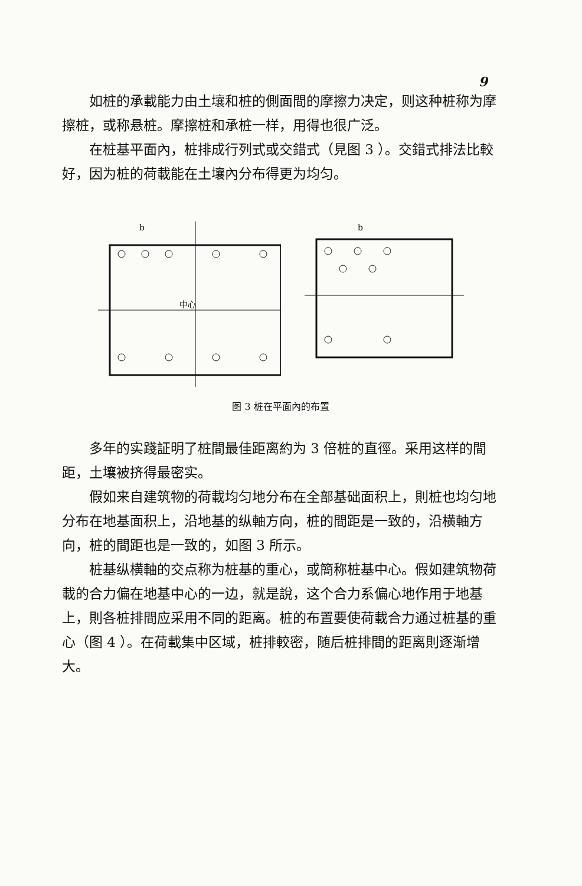9
如桩的承載能力由土壤和桩的側面間的摩擦力决定，则这种桩称为摩擦桩，或称悬桩。摩擦桩和承桩一样，用得也很广泛。
在桩基平面內，桩排成行列式或交錯式（見图 3 ）。交錯式排法比較好，因为桩的荷載能在土壤內分布得更为均匀。
b
中心
b
图 3 桩在平面內的布置
多年的实踐証明了桩間最佳距离約为 3 倍桩的直徑。采用这样的間距，土壤被挤得最密实。
假如来自建筑物的荷載均匀地分布在全部基础面积上，則桩也均匀地分布在地基面积上，沿地基的纵軸方向，桩的間距是一致的，沿横軸方向，桩的間距也是一致的，如图 3 所示。
桩基纵横軸的交点称为桩基的重心，或簡称桩基中心。假如建筑物荷載的合力偏在地基中心的一边，就是說，这个合力系偏心地作用于地基上，則各桩排間应采用不同的距离。桩的布置要使荷載合力通过桩基的重心（图 4 ）。在荷載集中区域，桩排較密，随后桩排間的距离則逐渐增大。